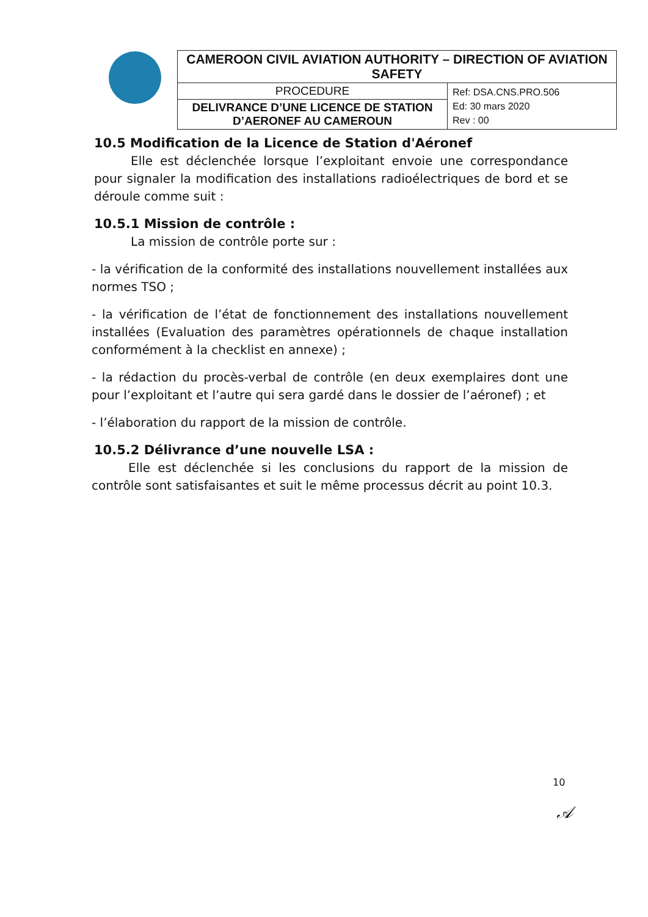| CAMEROON CIVIL AVIATION AUTHORITY – DIRECTION OF AVIATION SAFETY | |
| PROCEDURE | Ref: DSA.CNS.PRO.506 Ed: 30 mars 2020 Rev : 00 |
| DELIVRANCE D’UNE LICENCE DE STATION D’AERONEF AU CAMEROUN | |
10.5 Modification de la Licence de Station d'Aéronef
Elle est déclenchée lorsque l’exploitant envoie une correspondance pour signaler la modification des installations radioélectriques de bord et se déroule comme suit :
10.5.1 Mission de contrôle :
La mission de contrôle porte sur :
- la vérification de la conformité des installations nouvellement installées aux normes TSO ;
- la vérification de l’état de fonctionnement des installations nouvellement installées (Evaluation des paramètres opérationnels de chaque installation conformément à la checklist en annexe) ;
- la rédaction du procès-verbal de contrôle (en deux exemplaires dont une pour l’exploitant et l’autre qui sera gardé dans le dossier de l’aéronef) ; et
- l’élaboration du rapport de la mission de contrôle.
10.5.2 Délivrance d’une nouvelle LSA :
Elle est déclenchée si les conclusions du rapport de la mission de contrôle sont satisfaisantes et suit le même processus décrit au point 10.3.
10
𝒜